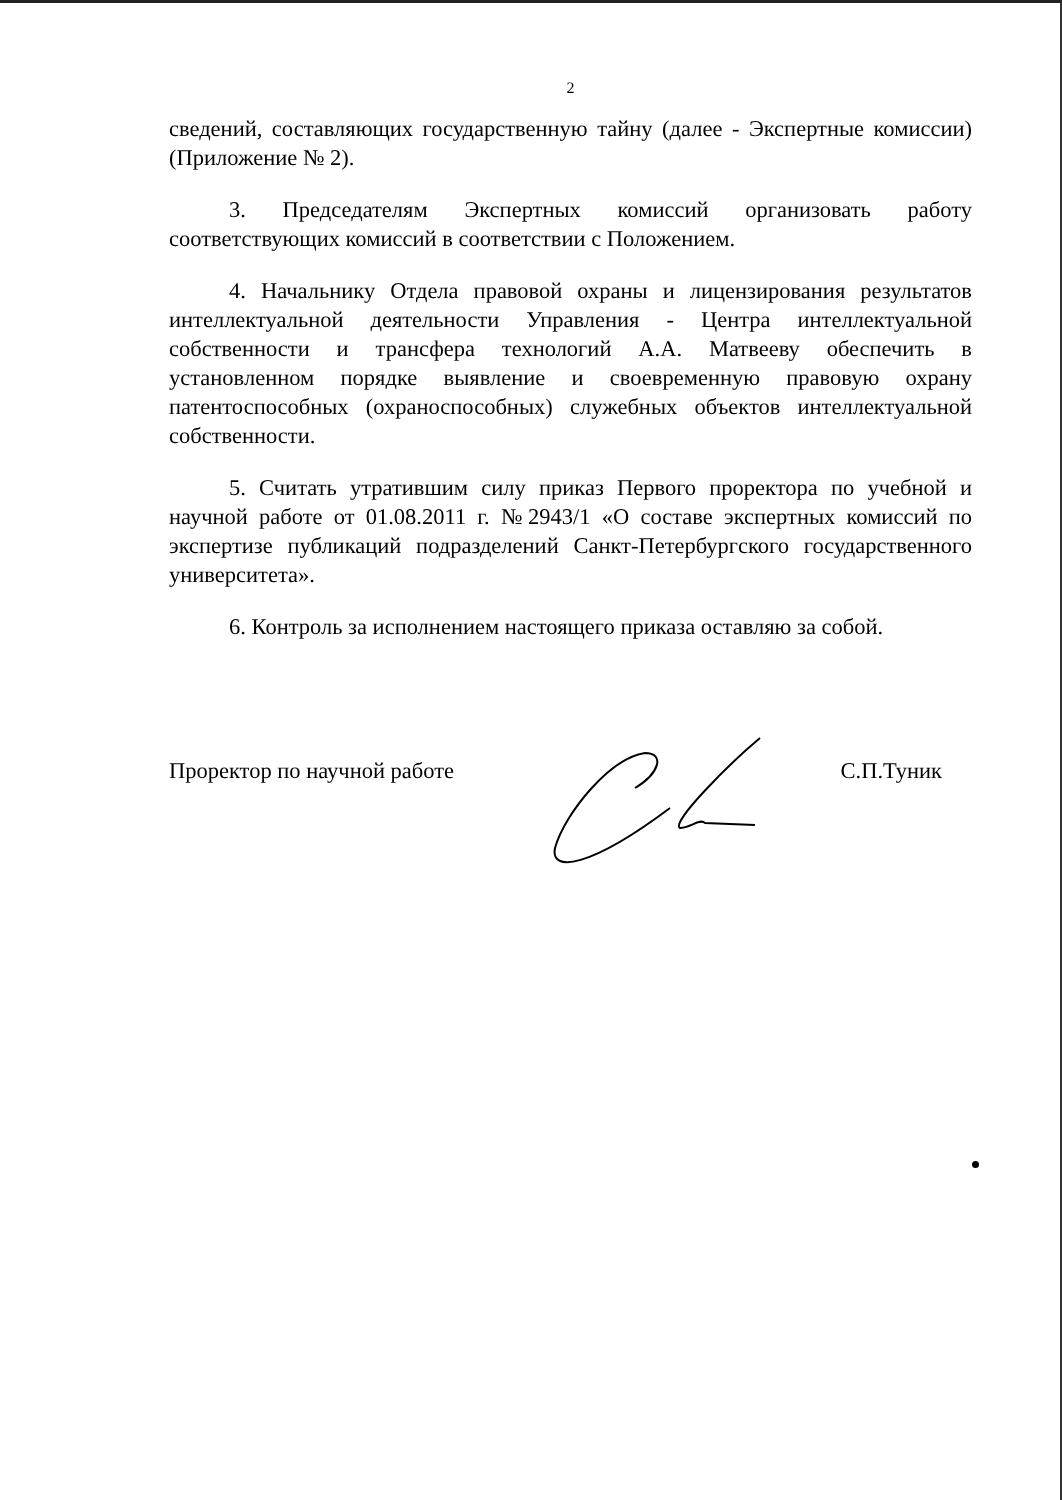2
сведений, составляющих государственную тайну (далее - Экспертные комиссии) (Приложение № 2).
3. Председателям Экспертных комиссий организовать работу соответствующих комиссий в соответствии с Положением.
4. Начальнику Отдела правовой охраны и лицензирования результатов интеллектуальной деятельности Управления - Центра интеллектуальной собственности и трансфера технологий А.А. Матвееву обеспечить в установленном порядке выявление и своевременную правовую охрану патентоспособных (охраноспособных) служебных объектов интеллектуальной собственности.
5. Считать утратившим силу приказ Первого проректора по учебной и научной работе от 01.08.2011 г. №2943/1 «О составе экспертных комиссий по экспертизе публикаций подразделений Санкт-Петербургского государственного университета».
6. Контроль за исполнением настоящего приказа оставляю за собой.
Проректор по научной работе С.П.Туник